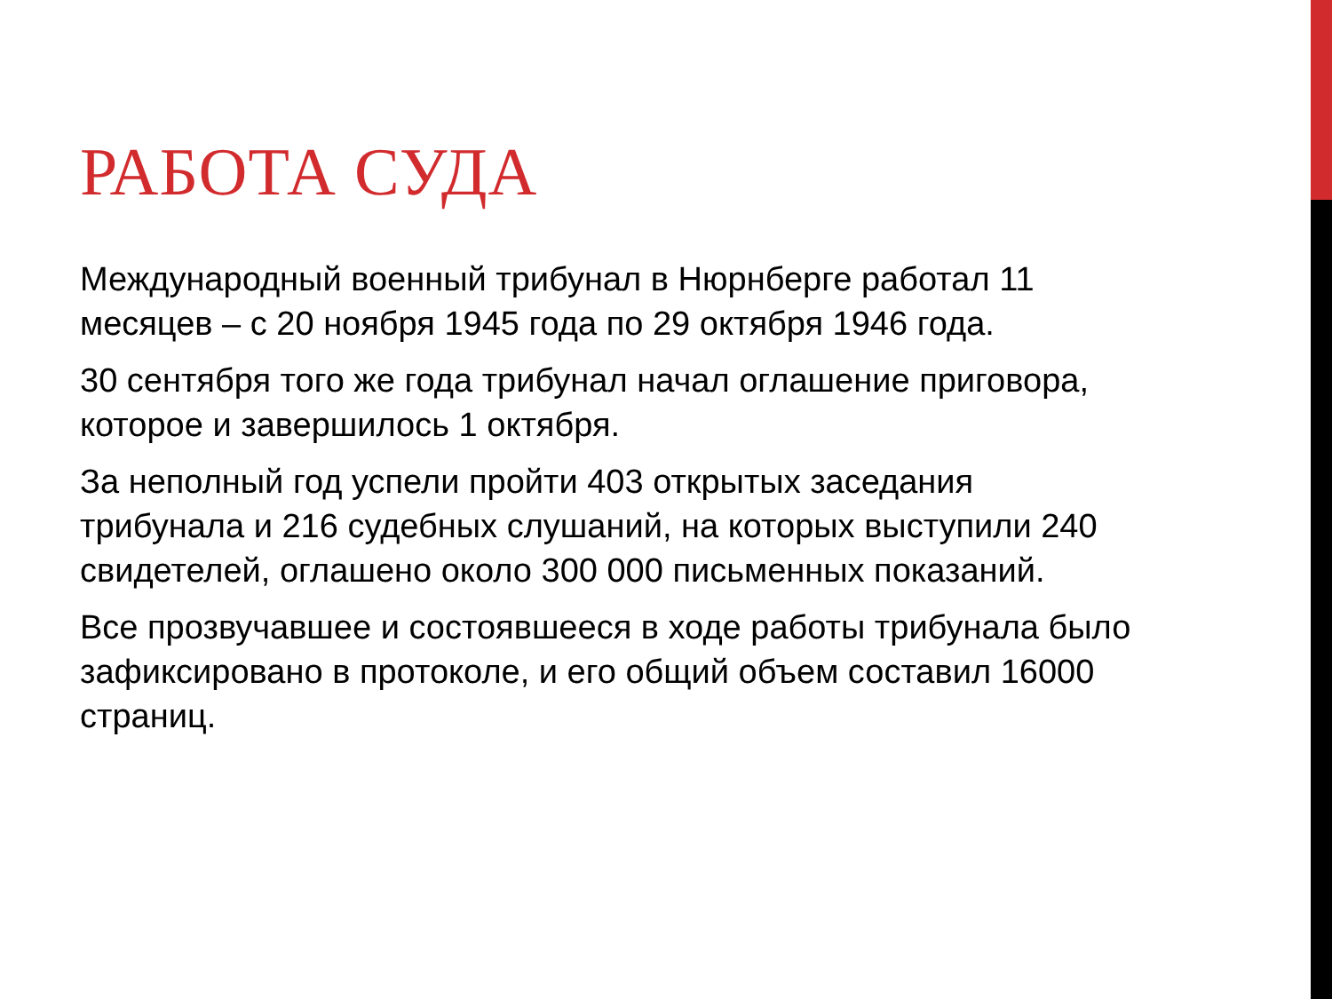РАБОТА СУДА
Международный военный трибунал в Нюрнберге работал 11 месяцев – с 20 ноября 1945 года по 29 октября 1946 года.
30 сентября того же года трибунал начал оглашение приговора, которое и завершилось 1 октября.
За неполный год успели пройти 403 открытых заседания трибунала и 216 судебных слушаний, на которых выступили 240 свидетелей, оглашено около 300 000 письменных показаний.
Все прозвучавшее и состоявшееся в ходе работы трибунала было зафиксировано в протоколе, и его общий объем составил 16000 страниц.